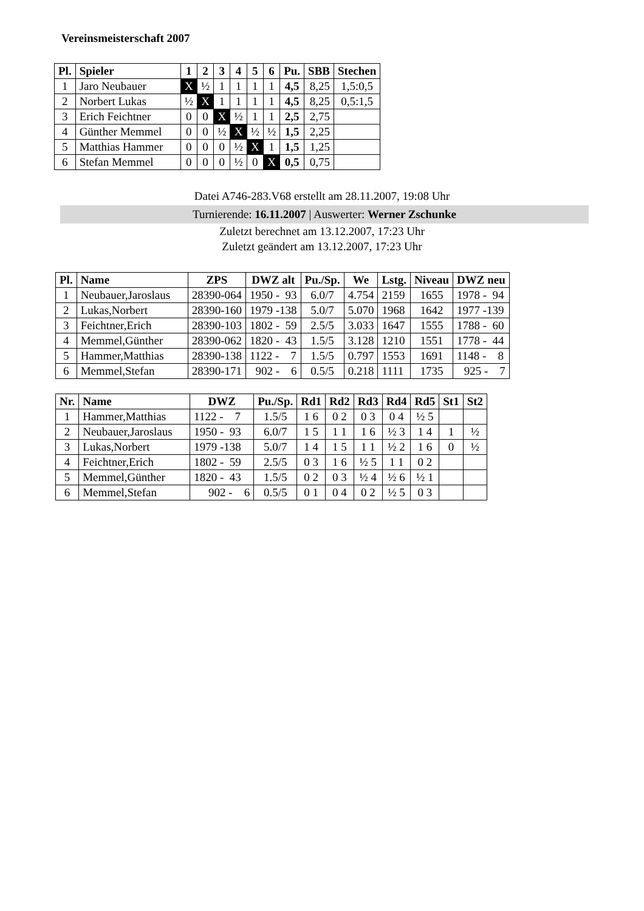Vereinsmeisterschaft 2007
| Pl. | Spieler | 1 | 2 | 3 | 4 | 5 | 6 | Pu. | SBB | Stechen |
| --- | --- | --- | --- | --- | --- | --- | --- | --- | --- | --- |
| 1 | Jaro Neubauer | X | ½ | 1 | 1 | 1 | 1 | 4,5 | 8,25 | 1,5:0,5 |
| 2 | Norbert Lukas | ½ | X | 1 | 1 | 1 | 1 | 4,5 | 8,25 | 0,5:1,5 |
| 3 | Erich Feichtner | 0 | 0 | X | ½ | 1 | 1 | 2,5 | 2,75 | |
| 4 | Günther Memmel | 0 | 0 | ½ | X | ½ | ½ | 1,5 | 2,25 | |
| 5 | Matthias Hammer | 0 | 0 | 0 | ½ | X | 1 | 1,5 | 1,25 | |
| 6 | Stefan Memmel | 0 | 0 | 0 | ½ | 0 | X | 0,5 | 0,75 | |
Datei A746-283.V68 erstellt am 28.11.2007, 19:08 Uhr
Turnierende: 16.11.2007 | Auswerter: Werner Zschunke
Zuletzt berechnet am 13.12.2007, 17:23 Uhr
Zuletzt geändert am 13.12.2007, 17:23 Uhr
| Pl. | Name | ZPS | DWZ alt | Pu./Sp. | We | Lstg. | Niveau | DWZ neu |
| --- | --- | --- | --- | --- | --- | --- | --- | --- |
| 1 | Neubauer,Jaroslaus | 28390-064 | 1950 - 93 | 6.0/7 | 4.754 | 2159 | 1655 | 1978 - 94 |
| 2 | Lukas,Norbert | 28390-160 | 1979 -138 | 5.0/7 | 5.070 | 1968 | 1642 | 1977 -139 |
| 3 | Feichtner,Erich | 28390-103 | 1802 - 59 | 2.5/5 | 3.033 | 1647 | 1555 | 1788 - 60 |
| 4 | Memmel,Günther | 28390-062 | 1820 - 43 | 1.5/5 | 3.128 | 1210 | 1551 | 1778 - 44 |
| 5 | Hammer,Matthias | 28390-138 | 1122 - 7 | 1.5/5 | 0.797 | 1553 | 1691 | 1148 - 8 |
| 6 | Memmel,Stefan | 28390-171 | 902 - 6 | 0.5/5 | 0.218 | 1111 | 1735 | 925 - 7 |
| Nr. | Name | DWZ | Pu./Sp. | Rd1 | Rd2 | Rd3 | Rd4 | Rd5 | St1 | St2 |
| --- | --- | --- | --- | --- | --- | --- | --- | --- | --- | --- |
| 1 | Hammer,Matthias | 1122 - 7 | 1.5/5 | 1 6 | 0 2 | 0 3 | 0 4 | ½ 5 | | |
| 2 | Neubauer,Jaroslaus | 1950 - 93 | 6.0/7 | 1 5 | 1 1 | 1 6 | ½ 3 | 1 4 | 1 | ½ |
| 3 | Lukas,Norbert | 1979 -138 | 5.0/7 | 1 4 | 1 5 | 1 1 | ½ 2 | 1 6 | 0 | ½ |
| 4 | Feichtner,Erich | 1802 - 59 | 2.5/5 | 0 3 | 1 6 | ½ 5 | 1 1 | 0 2 | | |
| 5 | Memmel,Günther | 1820 - 43 | 1.5/5 | 0 2 | 0 3 | ½ 4 | ½ 6 | ½ 1 | | |
| 6 | Memmel,Stefan | 902 - 6 | 0.5/5 | 0 1 | 0 4 | 0 2 | ½ 5 | 0 3 | | |